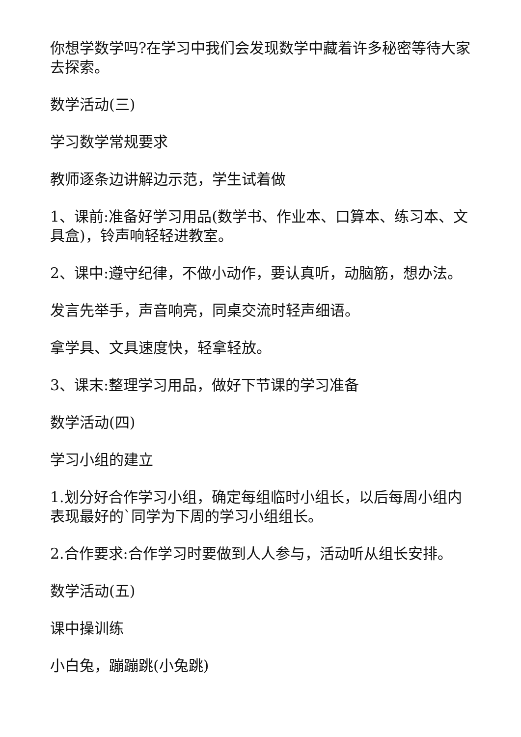你想学数学吗?在学习中我们会发现数学中藏着许多秘密等待大家去探索。
数学活动(三)
学习数学常规要求
教师逐条边讲解边示范，学生试着做
1、课前:准备好学习用品(数学书、作业本、口算本、练习本、文具盒)，铃声响轻轻进教室。
2、课中:遵守纪律，不做小动作，要认真听，动脑筋，想办法。
发言先举手，声音响亮，同桌交流时轻声细语。
拿学具、文具速度快，轻拿轻放。
3、课末:整理学习用品，做好下节课的学习准备
数学活动(四)
学习小组的建立
1.划分好合作学习小组，确定每组临时小组长，以后每周小组内表现最好的`同学为下周的学习小组组长。
2.合作要求:合作学习时要做到人人参与，活动听从组长安排。
数学活动(五)
课中操训练
小白兔，蹦蹦跳(小兔跳)